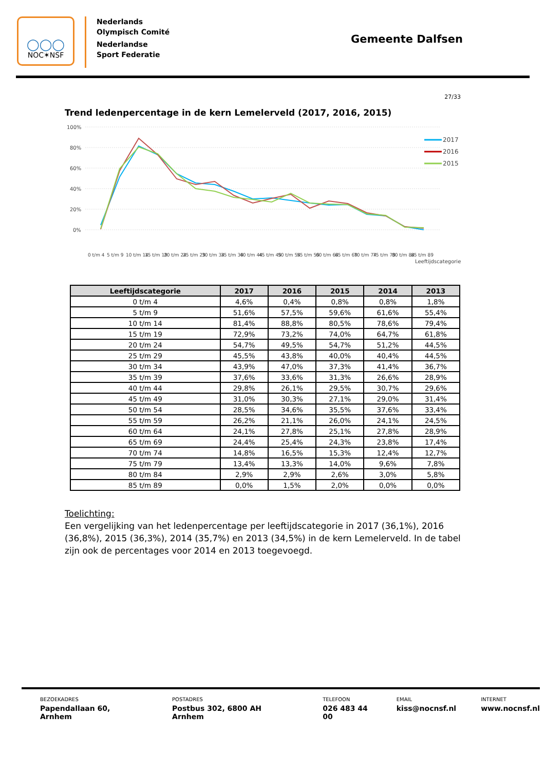◯◯◯
NOC✶NSF
Nederlands
Olympisch Comité
Nederlandse
Sport Federatie
Gemeente Dalfsen
27/33
Trend ledenpercentage in de kern Lemelerveld (2017, 2016, 2015)
100%
80%
60%
40%
20%
0%
0 t/m 4
5 t/m 9
10 t/m 14
15 t/m 19
20 t/m 24
25 t/m 29
30 t/m 34
35 t/m 39
40 t/m 44
45 t/m 49
50 t/m 54
55 t/m 59
60 t/m 64
65 t/m 69
70 t/m 74
75 t/m 79
80 t/m 84
85 t/m 89
2017
2016
2015
Leeftijdscategorie
| Leeftijdscategorie | 2017 | 2016 | 2015 | 2014 | 2013 |
| --- | --- | --- | --- | --- | --- |
| 0 t/m 4 | 4,6% | 0,4% | 0,8% | 0,8% | 1,8% |
| 5 t/m 9 | 51,6% | 57,5% | 59,6% | 61,6% | 55,4% |
| 10 t/m 14 | 81,4% | 88,8% | 80,5% | 78,6% | 79,4% |
| 15 t/m 19 | 72,9% | 73,2% | 74,0% | 64,7% | 61,8% |
| 20 t/m 24 | 54,7% | 49,5% | 54,7% | 51,2% | 44,5% |
| 25 t/m 29 | 45,5% | 43,8% | 40,0% | 40,4% | 44,5% |
| 30 t/m 34 | 43,9% | 47,0% | 37,3% | 41,4% | 36,7% |
| 35 t/m 39 | 37,6% | 33,6% | 31,3% | 26,6% | 28,9% |
| 40 t/m 44 | 29,8% | 26,1% | 29,5% | 30,7% | 29,6% |
| 45 t/m 49 | 31,0% | 30,3% | 27,1% | 29,0% | 31,4% |
| 50 t/m 54 | 28,5% | 34,6% | 35,5% | 37,6% | 33,4% |
| 55 t/m 59 | 26,2% | 21,1% | 26,0% | 24,1% | 24,5% |
| 60 t/m 64 | 24,1% | 27,8% | 25,1% | 27,8% | 28,9% |
| 65 t/m 69 | 24,4% | 25,4% | 24,3% | 23,8% | 17,4% |
| 70 t/m 74 | 14,8% | 16,5% | 15,3% | 12,4% | 12,7% |
| 75 t/m 79 | 13,4% | 13,3% | 14,0% | 9,6% | 7,8% |
| 80 t/m 84 | 2,9% | 2,9% | 2,6% | 3,0% | 5,8% |
| 85 t/m 89 | 0,0% | 1,5% | 2,0% | 0,0% | 0,0% |
Toelichting:
Een vergelijking van het ledenpercentage per leeftijdscategorie in 2017 (36,1%), 2016 (36,8%), 2015 (36,3%), 2014 (35,7%) en 2013 (34,5%) in de kern Lemelerveld. In de tabel zijn ook de percentages voor 2014 en 2013 toegevoegd.
BEZOEKADRES
Papendallaan 60, Arnhem
POSTADRES
Postbus 302, 6800 AH Arnhem
TELEFOON
026 483 44 00
EMAIL
kiss@nocnsf.nl
INTERNET
www.nocnsf.nl